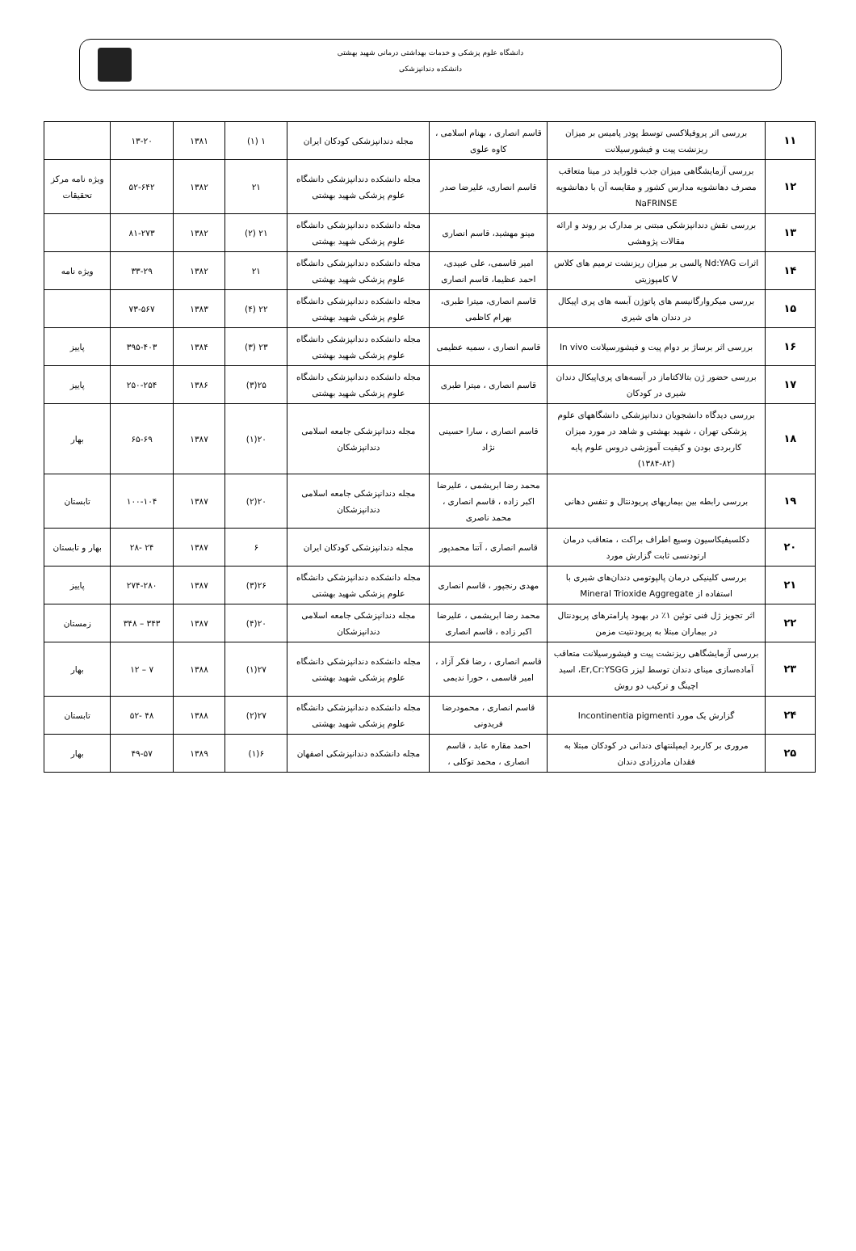دانشگاه علوم پزشکی و خدمات بهداشتی درمانی شهید بهشتی
دانشکده دندانپزشکی
| ۱۱ | بررسی اثر پروفیلاکسی توسط پودر پامیس بر میزان ریزنشت پیت و فیشورسیلانت | قاسم انصاری ، بهنام اسلامی ، کاوه علوی | مجله دندانپزشکی کودکان ایران | ۱ (۱) | ۱۳۸۱ | ۱۳-۲۰ | |
| ۱۲ | بررسی آزمایشگاهی میزان جذب فلوراید در مینا متعاقب مصرف دهانشویه مدارس کشور و مقایسه آن با دهانشویه NaFRINSE | قاسم انصاری، علیرضا صدر | مجله دانشکده دندانپزشکی دانشگاه علوم پزشکی شهید بهشتی | ۲۱ | ۱۳۸۲ | ۵۲-۶۴۲ | ویژه نامه مرکز تحقیقات |
| ۱۳ | بررسی نقش دندانپزشکی مبتنی بر مدارک بر روند و ارائه مقالات پژوهشی | مینو مهشید، قاسم انصاری | مجله دانشکده دندانپزشکی دانشگاه علوم پزشکی شهید بهشتی | ۲۱ (۲) | ۱۳۸۲ | ۸۱-۲۷۳ | |
| ۱۴ | اثرات Nd:YAG پالسی بر میزان ریزنشت ترمیم های کلاس V کامپوزیتی | امیر قاسمی، علی عبیدی، احمد عظیما، قاسم انصاری | مجله دانشکده دندانپزشکی دانشگاه علوم پزشکی شهید بهشتی | ۲۱ | ۱۳۸۲ | ۳۳-۲۹ | ویژه نامه |
| ۱۵ | بررسی میکروارگانیسم های پاتوژن آبسه های پری اپیکال در دندان های شیری | قاسم انصاری، میترا طبری، بهرام کاظمی | مجله دانشکده دندانپزشکی دانشگاه علوم پزشکی شهید بهشتی | ۲۲ (۴) | ۱۳۸۳ | ۷۳-۵۶۷ | |
| ۱۶ | بررسی اثر برساژ بر دوام پیت و فیشورسیلانت In vivo | قاسم انصاری ، سمیه عظیمی | مجله دانشکده دندانپزشکی دانشگاه علوم پزشکی شهید بهشتی | ۲۳ (۳) | ۱۳۸۴ | ۳۹۵-۴۰۳ | پاییز |
| ۱۷ | بررسی حضور ژن بتالاکتاماز در آبسه‌های پری‌اپیکال دندان شیری در کودکان | قاسم انصاری ، میترا طبری | مجله دانشکده دندانپزشکی دانشگاه علوم پزشکی شهید بهشتی | ۲۵(۳) | ۱۳۸۶ | ۲۵۰-۲۵۴ | پاییز |
| ۱۸ | بررسی دیدگاه دانشجویان دندانپزشکی دانشگاههای علوم پزشکی تهران ، شهید بهشتی و شاهد در مورد میزان کاربردی بودن و کیفیت آموزشی دروس علوم پایه (۸۲-۱۳۸۴) | قاسم انصاری ، سارا حسینی نژاد | مجله دندانپزشکی جامعه اسلامی دندانپزشکان | ۲۰(۱) | ۱۳۸۷ | ۶۵-۶۹ | بهار |
| ۱۹ | بررسی رابطه بین بیماریهای پریودنتال و تنفس دهانی | محمد رضا ابریشمی ، علیرضا اکبر زاده ، قاسم انصاری ، محمد ناصری | مجله دندانپزشکی جامعه اسلامی دندانپزشکان | ۲۰(۲) | ۱۳۸۷ | ۱۰۰-۱۰۴ | تابستان |
| ۲۰ | دکلسیفیکاسیون وسیع اطراف براکت ، متعاقب درمان ارتودنسی ثابت گزارش مورد | قاسم انصاری ، آتنا محمدپور | مجله دندانپزشکی کودکان ایران | ۶ | ۱۳۸۷ | ۲۴ -۲۸ | بهار و تابستان |
| ۲۱ | بررسی کلینیکی درمان پالپوتومی دندان‌های شیری با استفاده از Mineral Trioxide Aggregate | مهدی رنجپور ، قاسم انصاری | مجله دانشکده دندانپزشکی دانشگاه علوم پزشکی شهید بهشتی | ۲۶(۳) | ۱۳۸۷ | ۲۷۴-۲۸۰ | پاییز |
| ۲۲ | اثر تجویز ژل فنی توئین ۱٪ در بهبود پارامترهای پریودنتال در بیماران مبتلا به پریودنتیت مزمن | محمد رضا ابریشمی ، علیرضا اکبر زاده ، قاسم انصاری | مجله دندانپزشکی جامعه اسلامی دندانپزشکان | ۲۰(۴) | ۱۳۸۷ | ۳۴۳ – ۳۴۸ | زمستان |
| ۲۳ | بررسی آزمایشگاهی ریزنشت پیت و فیشورسیلانت متعاقب آماده‌سازی مینای دندان توسط لیزر Er,Cr:YSGG، اسید اچینگ و ترکیب دو روش | قاسم انصاری ، رضا فکر آزاد ، امیر قاسمی ، حورا ندیمی | مجله دانشکده دندانپزشکی دانشگاه علوم پزشکی شهید بهشتی | ۲۷(۱) | ۱۳۸۸ | ۷ – ۱۲ | بهار |
| ۲۴ | گزارش یک مورد Incontinentia pigmenti | قاسم انصاری ، محمودرضا فریدونی | مجله دانشکده دندانپزشکی دانشگاه علوم پزشکی شهید بهشتی | ۲۷(۲) | ۱۳۸۸ | ۴۸ -۵۲ | تابستان |
| ۲۵ | مروری بر کاربرد ایمپلنتهای دندانی در کودکان مبتلا به فقدان مادرزادی دندان | احمد مقاره عابد ، قاسم انصاری ، محمد توکلی ، | مجله دانشکده دندانپزشکی اصفهان | ۶(۱) | ۱۳۸۹ | ۴۹-۵۷ | بهار |